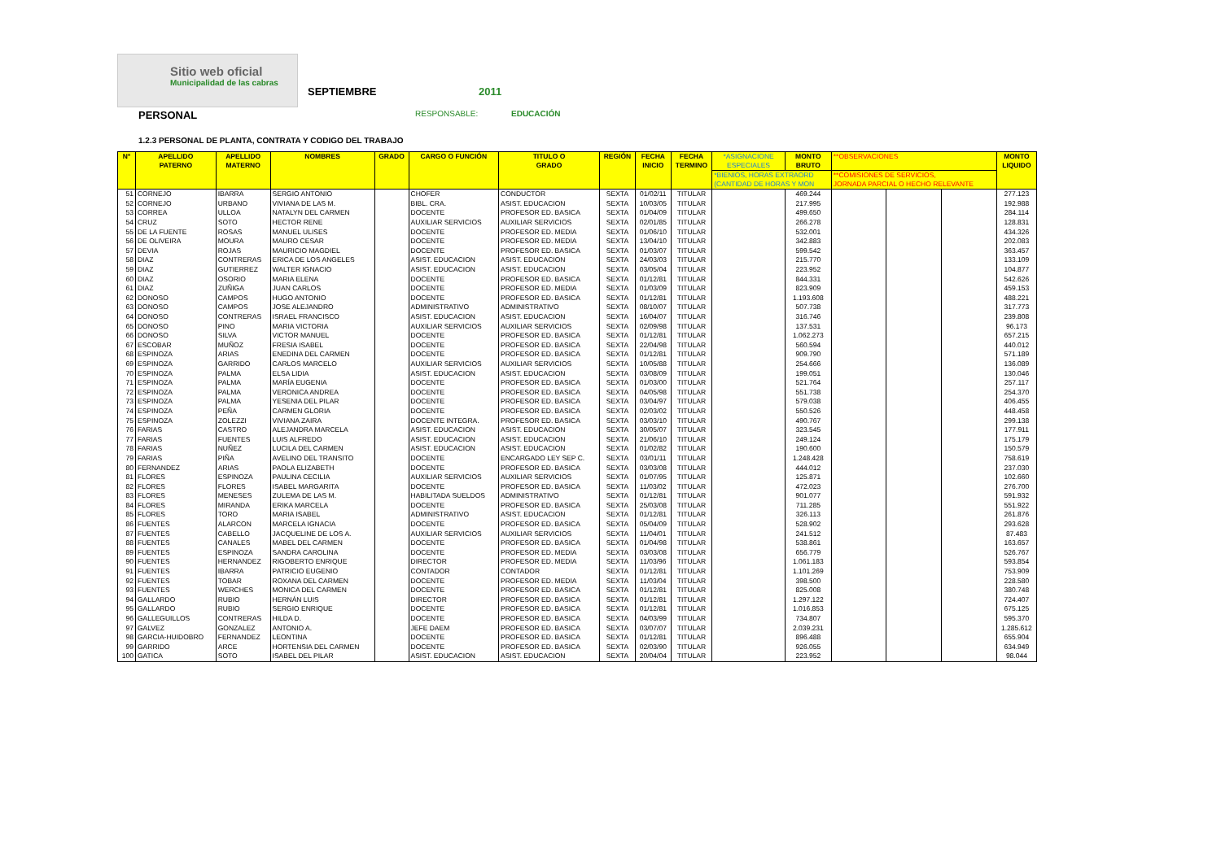Sitio web oficial
Municipalidad de las cabras
SEPTIEMBRE 2011
PERSONAL RESPONSABLE: EDUCACIÓN
1.2.3 PERSONAL DE PLANTA, CONTRATA Y CODIGO DEL TRABAJO
| Nº | APELLIDO PATERNO | APELLIDO MATERNO | NOMBRES | GRADO | CARGO O FUNCIÓN | TITULO O GRADO | REGIÓN | FECHA INICIO | FECHA TERMINO | *ASIGNACIONE ESPECIALES | MONTO BRUTO | **OBSERVACIONES | | | MONTO LIQUIDO |
| --- | --- | --- | --- | --- | --- | --- | --- | --- | --- | --- | --- | --- | --- | --- | --- |
| | | | | | | | | | | *BIENIOS, HORAS EXTRAORD (CANTIDAD DE HORAS Y MON | | **COMISIONES DE SERVICIOS, JORNADA PARCIAL O HECHO RELEVANTE | | | |
| 51 | CORNEJO | IBARRA | SERGIO ANTONIO | | CHOFER | CONDUCTOR | SEXTA | 01/02/11 | TITULAR | | 469.244 | | | | 277.123 |
| 52 | CORNEJO | URBANO | VIVIANA DE LAS M. | | BIBL. CRA. | ASIST. EDUCACION | SEXTA | 10/03/05 | TITULAR | | 217.995 | | | | 192.988 |
| 53 | CORREA | ULLOA | NATALYN DEL CARMEN | | DOCENTE | PROFESOR ED. BASICA | SEXTA | 01/04/09 | TITULAR | | 499.650 | | | | 284.114 |
| 54 | CRUZ | SOTO | HECTOR RENE | | AUXILIAR SERVICIOS | AUXILIAR SERVICIOS | SEXTA | 02/01/85 | TITULAR | | 266.278 | | | | 128.831 |
| 55 | DE LA FUENTE | ROSAS | MANUEL ULISES | | DOCENTE | PROFESOR ED. MEDIA | SEXTA | 01/06/10 | TITULAR | | 532.001 | | | | 434.326 |
| 56 | DE OLIVEIRA | MOURA | MAURO CESAR | | DOCENTE | PROFESOR ED. MEDIA | SEXTA | 13/04/10 | TITULAR | | 342.883 | | | | 202.083 |
| 57 | DEVIA | ROJAS | MAURICIO MAGDIEL | | DOCENTE | PROFESOR ED. BASICA | SEXTA | 01/03/07 | TITULAR | | 599.542 | | | | 363.457 |
| 58 | DIAZ | CONTRERAS | ERICA DE LOS ANGELES | | ASIST. EDUCACION | ASIST. EDUCACION | SEXTA | 24/03/03 | TITULAR | | 215.770 | | | | 133.109 |
| 59 | DIAZ | GUTIERREZ | WALTER IGNACIO | | ASIST. EDUCACION | ASIST. EDUCACION | SEXTA | 03/05/04 | TITULAR | | 223.952 | | | | 104.877 |
| 60 | DIAZ | OSORIO | MARIA ELENA | | DOCENTE | PROFESOR ED. BASICA | SEXTA | 01/12/81 | TITULAR | | 844.331 | | | | 542.626 |
| 61 | DIAZ | ZUÑIGA | JUAN CARLOS | | DOCENTE | PROFESOR ED. MEDIA | SEXTA | 01/03/09 | TITULAR | | 823.909 | | | | 459.153 |
| 62 | DONOSO | CAMPOS | HUGO ANTONIO | | DOCENTE | PROFESOR ED. BASICA | SEXTA | 01/12/81 | TITULAR | | 1.193.608 | | | | 488.221 |
| 63 | DONOSO | CAMPOS | JOSE ALEJANDRO | | ADMINISTRATIVO | ADMINISTRATIVO | SEXTA | 08/10/07 | TITULAR | | 507.738 | | | | 317.773 |
| 64 | DONOSO | CONTRERAS | ISRAEL FRANCISCO | | ASIST. EDUCACION | ASIST. EDUCACION | SEXTA | 16/04/07 | TITULAR | | 316.746 | | | | 239.808 |
| 65 | DONOSO | PINO | MARIA VICTORIA | | AUXILIAR SERVICIOS | AUXILIAR SERVICIOS | SEXTA | 02/09/98 | TITULAR | | 137.531 | | | | 96.173 |
| 66 | DONOSO | SILVA | VICTOR MANUEL | | DOCENTE | PROFESOR ED. BASICA | SEXTA | 01/12/81 | TITULAR | | 1.062.273 | | | | 657.215 |
| 67 | ESCOBAR | MUÑOZ | FRESIA ISABEL | | DOCENTE | PROFESOR ED. BASICA | SEXTA | 22/04/98 | TITULAR | | 560.594 | | | | 440.012 |
| 68 | ESPINOZA | ARIAS | ENEDINA DEL CARMEN | | DOCENTE | PROFESOR ED. BASICA | SEXTA | 01/12/81 | TITULAR | | 909.790 | | | | 571.189 |
| 69 | ESPINOZA | GARRIDO | CARLOS MARCELO | | AUXILIAR SERVICIOS | AUXILIAR SERVICIOS | SEXTA | 10/05/88 | TITULAR | | 254.666 | | | | 136.089 |
| 70 | ESPINOZA | PALMA | ELSA LIDIA | | ASIST. EDUCACION | ASIST. EDUCACION | SEXTA | 03/08/09 | TITULAR | | 199.051 | | | | 130.046 |
| 71 | ESPINOZA | PALMA | MARÍA EUGENIA | | DOCENTE | PROFESOR ED. BASICA | SEXTA | 01/03/00 | TITULAR | | 521.764 | | | | 257.117 |
| 72 | ESPINOZA | PALMA | VERONICA ANDREA | | DOCENTE | PROFESOR ED. BASICA | SEXTA | 04/05/98 | TITULAR | | 551.738 | | | | 254.370 |
| 73 | ESPINOZA | PALMA | YESENIA DEL PILAR | | DOCENTE | PROFESOR ED. BASICA | SEXTA | 03/04/97 | TITULAR | | 579.038 | | | | 406.455 |
| 74 | ESPINOZA | PEÑA | CARMEN GLORIA | | DOCENTE | PROFESOR ED. BASICA | SEXTA | 02/03/02 | TITULAR | | 550.526 | | | | 448.458 |
| 75 | ESPINOZA | ZOLEZZI | VIVIANA ZAIRA | | DOCENTE INTEGRA. | PROFESOR ED. BASICA | SEXTA | 03/03/10 | TITULAR | | 490.767 | | | | 299.138 |
| 76 | FARIAS | CASTRO | ALEJANDRA MARCELA | | ASIST. EDUCACION | ASIST. EDUCACION | SEXTA | 30/05/07 | TITULAR | | 323.545 | | | | 177.911 |
| 77 | FARIAS | FUENTES | LUIS ALFREDO | | ASIST. EDUCACION | ASIST. EDUCACION | SEXTA | 21/06/10 | TITULAR | | 249.124 | | | | 175.179 |
| 78 | FARIAS | NUÑEZ | LUCILA DEL CARMEN | | ASIST. EDUCACION | ASIST. EDUCACION | SEXTA | 01/02/82 | TITULAR | | 190.600 | | | | 150.579 |
| 79 | FARIAS | PIÑA | AVELINO DEL TRANSITO | | DOCENTE | ENCARGADO LEY SEP C. | SEXTA | 03/01/11 | TITULAR | | 1.248.428 | | | | 758.619 |
| 80 | FERNANDEZ | ARIAS | PAOLA ELIZABETH | | DOCENTE | PROFESOR ED. BASICA | SEXTA | 03/03/08 | TITULAR | | 444.012 | | | | 237.030 |
| 81 | FLORES | ESPINOZA | PAULINA CECILIA | | AUXILIAR SERVICIOS | AUXILIAR SERVICIOS | SEXTA | 01/07/95 | TITULAR | | 125.871 | | | | 102.660 |
| 82 | FLORES | FLORES | ISABEL MARGARITA | | DOCENTE | PROFESOR ED. BASICA | SEXTA | 11/03/02 | TITULAR | | 472.023 | | | | 276.700 |
| 83 | FLORES | MENESES | ZULEMA DE LAS M. | | HABILITADA SUELDOS | ADMINISTRATIVO | SEXTA | 01/12/81 | TITULAR | | 901.077 | | | | 591.932 |
| 84 | FLORES | MIRANDA | ERIKA MARCELA | | DOCENTE | PROFESOR ED. BASICA | SEXTA | 25/03/08 | TITULAR | | 711.285 | | | | 551.922 |
| 85 | FLORES | TORO | MARIA ISABEL | | ADMINISTRATIVO | ASIST. EDUCACION | SEXTA | 01/12/81 | TITULAR | | 326.113 | | | | 261.876 |
| 86 | FUENTES | ALARCON | MARCELA IGNACIA | | DOCENTE | PROFESOR ED. BASICA | SEXTA | 05/04/09 | TITULAR | | 528.902 | | | | 293.628 |
| 87 | FUENTES | CABELLO | JACQUELINE DE LOS A. | | AUXILIAR SERVICIOS | AUXILIAR SERVICIOS | SEXTA | 11/04/01 | TITULAR | | 241.512 | | | | 87.483 |
| 88 | FUENTES | CANALES | MABEL DEL CARMEN | | DOCENTE | PROFESOR ED. BASICA | SEXTA | 01/04/98 | TITULAR | | 538.861 | | | | 163.657 |
| 89 | FUENTES | ESPINOZA | SANDRA CAROLINA | | DOCENTE | PROFESOR ED. MEDIA | SEXTA | 03/03/08 | TITULAR | | 656.779 | | | | 526.767 |
| 90 | FUENTES | HERNANDEZ | RIGOBERTO ENRIQUE | | DIRECTOR | PROFESOR ED. MEDIA | SEXTA | 11/03/96 | TITULAR | | 1.061.183 | | | | 593.854 |
| 91 | FUENTES | IBARRA | PATRICIO EUGENIO | | CONTADOR | CONTADOR | SEXTA | 01/12/81 | TITULAR | | 1.101.269 | | | | 753.909 |
| 92 | FUENTES | TOBAR | ROXANA DEL CARMEN | | DOCENTE | PROFESOR ED. MEDIA | SEXTA | 11/03/04 | TITULAR | | 398.500 | | | | 228.580 |
| 93 | FUENTES | WERCHES | MONICA DEL CARMEN | | DOCENTE | PROFESOR ED. BASICA | SEXTA | 01/12/81 | TITULAR | | 825.008 | | | | 380.748 |
| 94 | GALLARDO | RUBIO | HERNÁN LUIS | | DIRECTOR | PROFESOR ED. BASICA | SEXTA | 01/12/81 | TITULAR | | 1.297.122 | | | | 724.407 |
| 95 | GALLARDO | RUBIO | SERGIO ENRIQUE | | DOCENTE | PROFESOR ED. BASICA | SEXTA | 01/12/81 | TITULAR | | 1.016.853 | | | | 675.125 |
| 96 | GALLEGUILLOS | CONTRERAS | HILDA D. | | DOCENTE | PROFESOR ED. BASICA | SEXTA | 04/03/99 | TITULAR | | 734.807 | | | | 595.370 |
| 97 | GALVEZ | GONZALEZ | ANTONIO A. | | JEFE DAEM | PROFESOR ED. BASICA | SEXTA | 03/07/07 | TITULAR | | 2.039.231 | | | | 1.285.612 |
| 98 | GARCIA-HUIDOBRO | FERNANDEZ | LEONTINA | | DOCENTE | PROFESOR ED. BASICA | SEXTA | 01/12/81 | TITULAR | | 896.488 | | | | 655.904 |
| 99 | GARRIDO | ARCE | HORTENSIA DEL CARMEN | | DOCENTE | PROFESOR ED. BASICA | SEXTA | 02/03/90 | TITULAR | | 926.055 | | | | 634.949 |
| 100 | GATICA | SOTO | ISABEL DEL PILAR | | ASIST. EDUCACION | ASIST. EDUCACION | SEXTA | 20/04/04 | TITULAR | | 223.952 | | | | 98.044 |